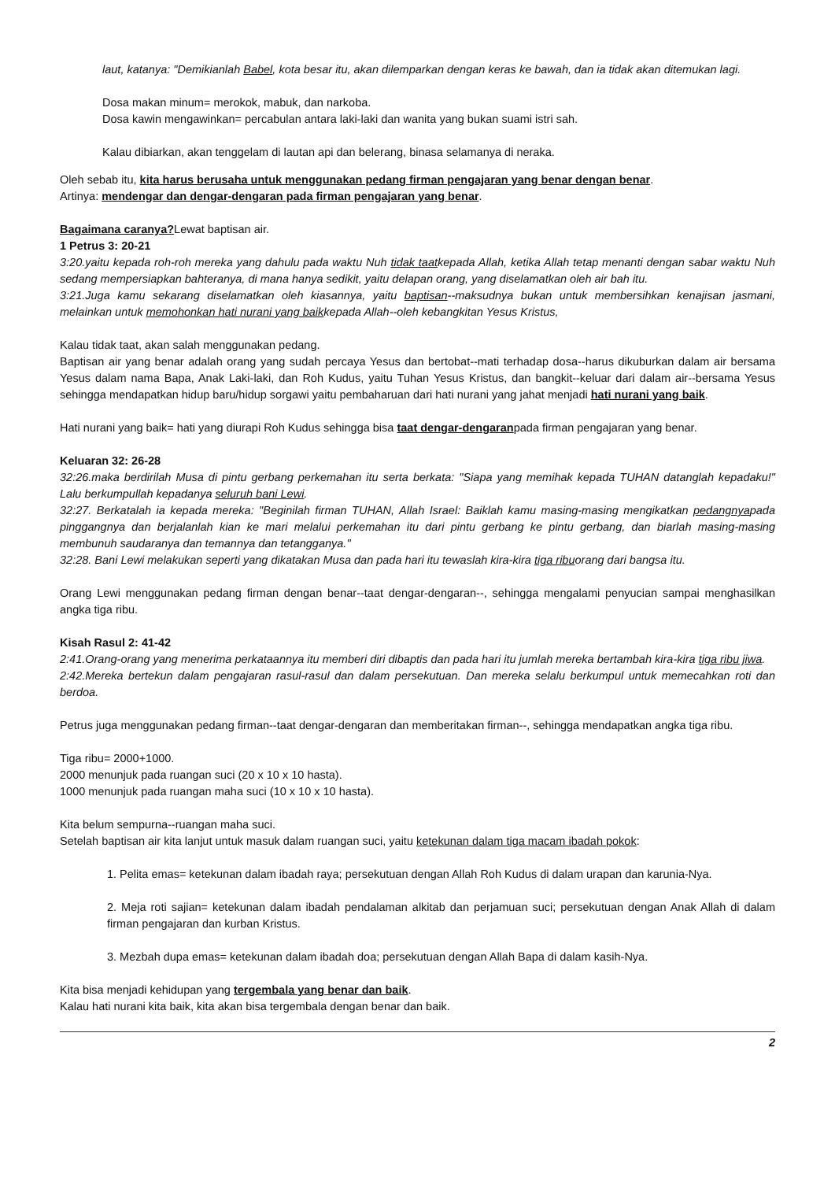laut, katanya: "Demikianlah Babel, kota besar itu, akan dilemparkan dengan keras ke bawah, dan ia tidak akan ditemukan lagi.
Dosa makan minum= merokok, mabuk, dan narkoba.
Dosa kawin mengawinkan= percabulan antara laki-laki dan wanita yang bukan suami istri sah.
Kalau dibiarkan, akan tenggelam di lautan api dan belerang, binasa selamanya di neraka.
Oleh sebab itu, kita harus berusaha untuk menggunakan pedang firman pengajaran yang benar dengan benar.
Artinya: mendengar dan dengar-dengaran pada firman pengajaran yang benar.
Bagaimana caranya?Lewat baptisan air.
1 Petrus 3: 20-21
3:20.yaitu kepada roh-roh mereka yang dahulu pada waktu Nuh tidak taatkepada Allah, ketika Allah tetap menanti dengan sabar waktu Nuh sedang mempersiapkan bahteranya, di mana hanya sedikit, yaitu delapan orang, yang diselamatkan oleh air bah itu.
3:21.Juga kamu sekarang diselamatkan oleh kiasannya, yaitu baptisan--maksudnya bukan untuk membersihkan kenajisan jasmani, melainkan untuk memohonkan hati nurani yang baikkepada Allah--oleh kebangkitan Yesus Kristus,
Kalau tidak taat, akan salah menggunakan pedang.
Baptisan air yang benar adalah orang yang sudah percaya Yesus dan bertobat--mati terhadap dosa--harus dikuburkan dalam air bersama Yesus dalam nama Bapa, Anak Laki-laki, dan Roh Kudus, yaitu Tuhan Yesus Kristus, dan bangkit--keluar dari dalam air--bersama Yesus sehingga mendapatkan hidup baru/hidup sorgawi yaitu pembaharuan dari hati nurani yang jahat menjadi hati nurani yang baik.
Hati nurani yang baik= hati yang diurapi Roh Kudus sehingga bisa taat dengar-dengaranpada firman pengajaran yang benar.
Keluaran 32: 26-28
32:26.maka berdirilah Musa di pintu gerbang perkemahan itu serta berkata: "Siapa yang memihak kepada TUHAN datanglah kepadaku!" Lalu berkumpullah kepadanya seluruh bani Lewi.
32:27. Berkatalah ia kepada mereka: "Beginilah firman TUHAN, Allah Israel: Baiklah kamu masing-masing mengikatkan pedangnyapada pinggangnya dan berjalanlah kian ke mari melalui perkemahan itu dari pintu gerbang ke pintu gerbang, dan biarlah masing-masing membunuh saudaranya dan temannya dan tetangganya."
32:28. Bani Lewi melakukan seperti yang dikatakan Musa dan pada hari itu tewaslah kira-kira tiga ribuorang dari bangsa itu.
Orang Lewi menggunakan pedang firman dengan benar--taat dengar-dengaran--, sehingga mengalami penyucian sampai menghasilkan angka tiga ribu.
Kisah Rasul 2: 41-42
2:41.Orang-orang yang menerima perkataannya itu memberi diri dibaptis dan pada hari itu jumlah mereka bertambah kira-kira tiga ribu jiwa.
2:42.Mereka bertekun dalam pengajaran rasul-rasul dan dalam persekutuan. Dan mereka selalu berkumpul untuk memecahkan roti dan berdoa.
Petrus juga menggunakan pedang firman--taat dengar-dengaran dan memberitakan firman--, sehingga mendapatkan angka tiga ribu.
Tiga ribu= 2000+1000.
2000 menunjuk pada ruangan suci (20 x 10 x 10 hasta).
1000 menunjuk pada ruangan maha suci (10 x 10 x 10 hasta).
Kita belum sempurna--ruangan maha suci.
Setelah baptisan air kita lanjut untuk masuk dalam ruangan suci, yaitu ketekunan dalam tiga macam ibadah pokok:
1. Pelita emas= ketekunan dalam ibadah raya; persekutuan dengan Allah Roh Kudus di dalam urapan dan karunia-Nya.
2. Meja roti sajian= ketekunan dalam ibadah pendalaman alkitab dan perjamuan suci; persekutuan dengan Anak Allah di dalam firman pengajaran dan kurban Kristus.
3. Mezbah dupa emas= ketekunan dalam ibadah doa; persekutuan dengan Allah Bapa di dalam kasih-Nya.
Kita bisa menjadi kehidupan yang tergembala yang benar dan baik.
Kalau hati nurani kita baik, kita akan bisa tergembala dengan benar dan baik.
2